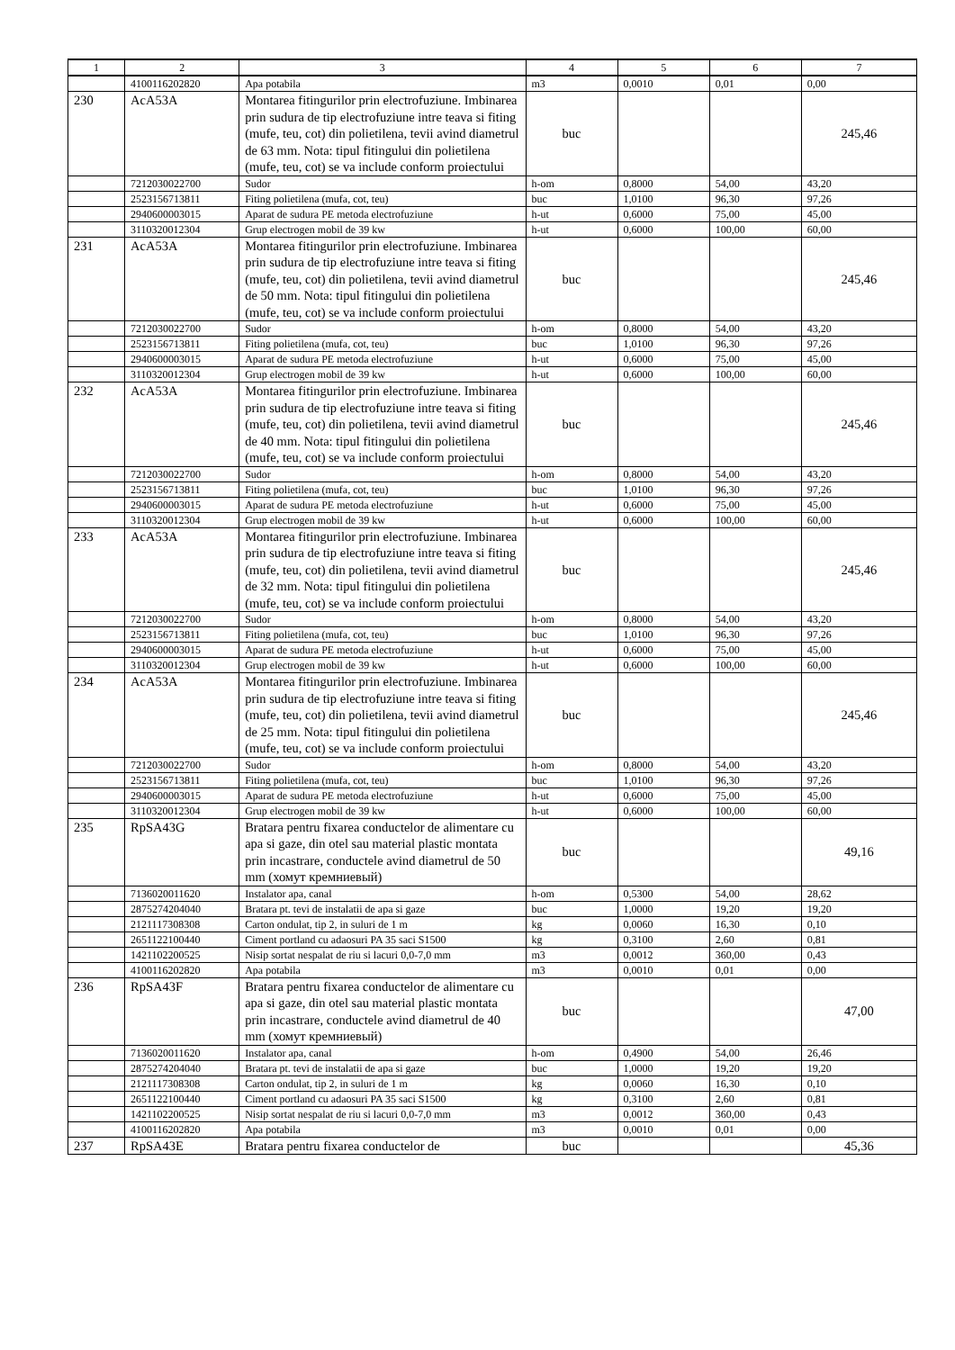| 1 | 2 | 3 | 4 | 5 | 6 | 7 |
| --- | --- | --- | --- | --- | --- | --- |
| | 4100116202820 | Apa potabila | m3 | 0,0010 | 0,01 | 0,00 |
| 230 | AcA53A | Montarea fitingurilor prin electrofuziune. Imbinarea prin sudura de tip electrofuziune intre teava si fiting (mufe, teu, cot) din polietilena, tevii avind diametrul de 63 mm. Nota: tipul fitingului din polietilena (mufe, teu, cot) se va include conform proiectului | buc | | | 245,46 |
| | 7212030022700 | Sudor | h-om | 0,8000 | 54,00 | 43,20 |
| | 2523156713811 | Fiting polietilena (mufa, cot, teu) | buc | 1,0100 | 96,30 | 97,26 |
| | 2940600003015 | Aparat de sudura PE metoda electrofuziune | h-ut | 0,6000 | 75,00 | 45,00 |
| | 3110320012304 | Grup electrogen mobil de 39 kw | h-ut | 0,6000 | 100,00 | 60,00 |
| 231 | AcA53A | Montarea fitingurilor prin electrofuziune. Imbinarea prin sudura de tip electrofuziune intre teava si fiting (mufe, teu, cot) din polietilena, tevii avind diametrul de 50 mm. Nota: tipul fitingului din polietilena (mufe, teu, cot) se va include conform proiectului | buc | | | 245,46 |
| | 7212030022700 | Sudor | h-om | 0,8000 | 54,00 | 43,20 |
| | 2523156713811 | Fiting polietilena (mufa, cot, teu) | buc | 1,0100 | 96,30 | 97,26 |
| | 2940600003015 | Aparat de sudura PE metoda electrofuziune | h-ut | 0,6000 | 75,00 | 45,00 |
| | 3110320012304 | Grup electrogen mobil de 39 kw | h-ut | 0,6000 | 100,00 | 60,00 |
| 232 | AcA53A | Montarea fitingurilor prin electrofuziune. Imbinarea prin sudura de tip electrofuziune intre teava si fiting (mufe, teu, cot) din polietilena, tevii avind diametrul de 40 mm. Nota: tipul fitingului din polietilena (mufe, teu, cot) se va include conform proiectului | buc | | | 245,46 |
| | 7212030022700 | Sudor | h-om | 0,8000 | 54,00 | 43,20 |
| | 2523156713811 | Fiting polietilena (mufa, cot, teu) | buc | 1,0100 | 96,30 | 97,26 |
| | 2940600003015 | Aparat de sudura PE metoda electrofuziune | h-ut | 0,6000 | 75,00 | 45,00 |
| | 3110320012304 | Grup electrogen mobil de 39 kw | h-ut | 0,6000 | 100,00 | 60,00 |
| 233 | AcA53A | Montarea fitingurilor prin electrofuziune. Imbinarea prin sudura de tip electrofuziune intre teava si fiting (mufe, teu, cot) din polietilena, tevii avind diametrul de 32 mm. Nota: tipul fitingului din polietilena (mufe, teu, cot) se va include conform proiectului | buc | | | 245,46 |
| | 7212030022700 | Sudor | h-om | 0,8000 | 54,00 | 43,20 |
| | 2523156713811 | Fiting polietilena (mufa, cot, teu) | buc | 1,0100 | 96,30 | 97,26 |
| | 2940600003015 | Aparat de sudura PE metoda electrofuziune | h-ut | 0,6000 | 75,00 | 45,00 |
| | 3110320012304 | Grup electrogen mobil de 39 kw | h-ut | 0,6000 | 100,00 | 60,00 |
| 234 | AcA53A | Montarea fitingurilor prin electrofuziune. Imbinarea prin sudura de tip electrofuziune intre teava si fiting (mufe, teu, cot) din polietilena, tevii avind diametrul de 25 mm. Nota: tipul fitingului din polietilena (mufe, teu, cot) se va include conform proiectului | buc | | | 245,46 |
| | 7212030022700 | Sudor | h-om | 0,8000 | 54,00 | 43,20 |
| | 2523156713811 | Fiting polietilena (mufa, cot, teu) | buc | 1,0100 | 96,30 | 97,26 |
| | 2940600003015 | Aparat de sudura PE metoda electrofuziune | h-ut | 0,6000 | 75,00 | 45,00 |
| | 3110320012304 | Grup electrogen mobil de 39 kw | h-ut | 0,6000 | 100,00 | 60,00 |
| 235 | RpSA43G | Bratara pentru fixarea conductelor de alimentare cu apa si gaze, din otel sau material plastic montata prin incastrare, conductele avind diametrul de 50 mm (хомут кремниевый) | buc | | | 49,16 |
| | 7136020011620 | Instalator apa, canal | h-om | 0,5300 | 54,00 | 28,62 |
| | 2875274204040 | Bratara pt. tevi de instalatii de apa si gaze | buc | 1,0000 | 19,20 | 19,20 |
| | 2121117308308 | Carton ondulat, tip 2, in suluri de 1 m | kg | 0,0060 | 16,30 | 0,10 |
| | 2651122100440 | Ciment portland cu adaosuri PA 35 saci S1500 | kg | 0,3100 | 2,60 | 0,81 |
| | 1421102200525 | Nisip sortat nespalat de riu si lacuri 0,0-7,0 mm | m3 | 0,0012 | 360,00 | 0,43 |
| | 4100116202820 | Apa potabila | m3 | 0,0010 | 0,01 | 0,00 |
| 236 | RpSA43F | Bratara pentru fixarea conductelor de alimentare cu apa si gaze, din otel sau material plastic montata prin incastrare, conductele avind diametrul de 40 mm (хомут кремниевый) | buc | | | 47,00 |
| | 7136020011620 | Instalator apa, canal | h-om | 0,4900 | 54,00 | 26,46 |
| | 2875274204040 | Bratara pt. tevi de instalatii de apa si gaze | buc | 1,0000 | 19,20 | 19,20 |
| | 2121117308308 | Carton ondulat, tip 2, in suluri de 1 m | kg | 0,0060 | 16,30 | 0,10 |
| | 2651122100440 | Ciment portland cu adaosuri PA 35 saci S1500 | kg | 0,3100 | 2,60 | 0,81 |
| | 1421102200525 | Nisip sortat nespalat de riu si lacuri 0,0-7,0 mm | m3 | 0,0012 | 360,00 | 0,43 |
| | 4100116202820 | Apa potabila | m3 | 0,0010 | 0,01 | 0,00 |
| 237 | RpSA43E | Bratara pentru fixarea conductelor de | buc | | | 45,36 |